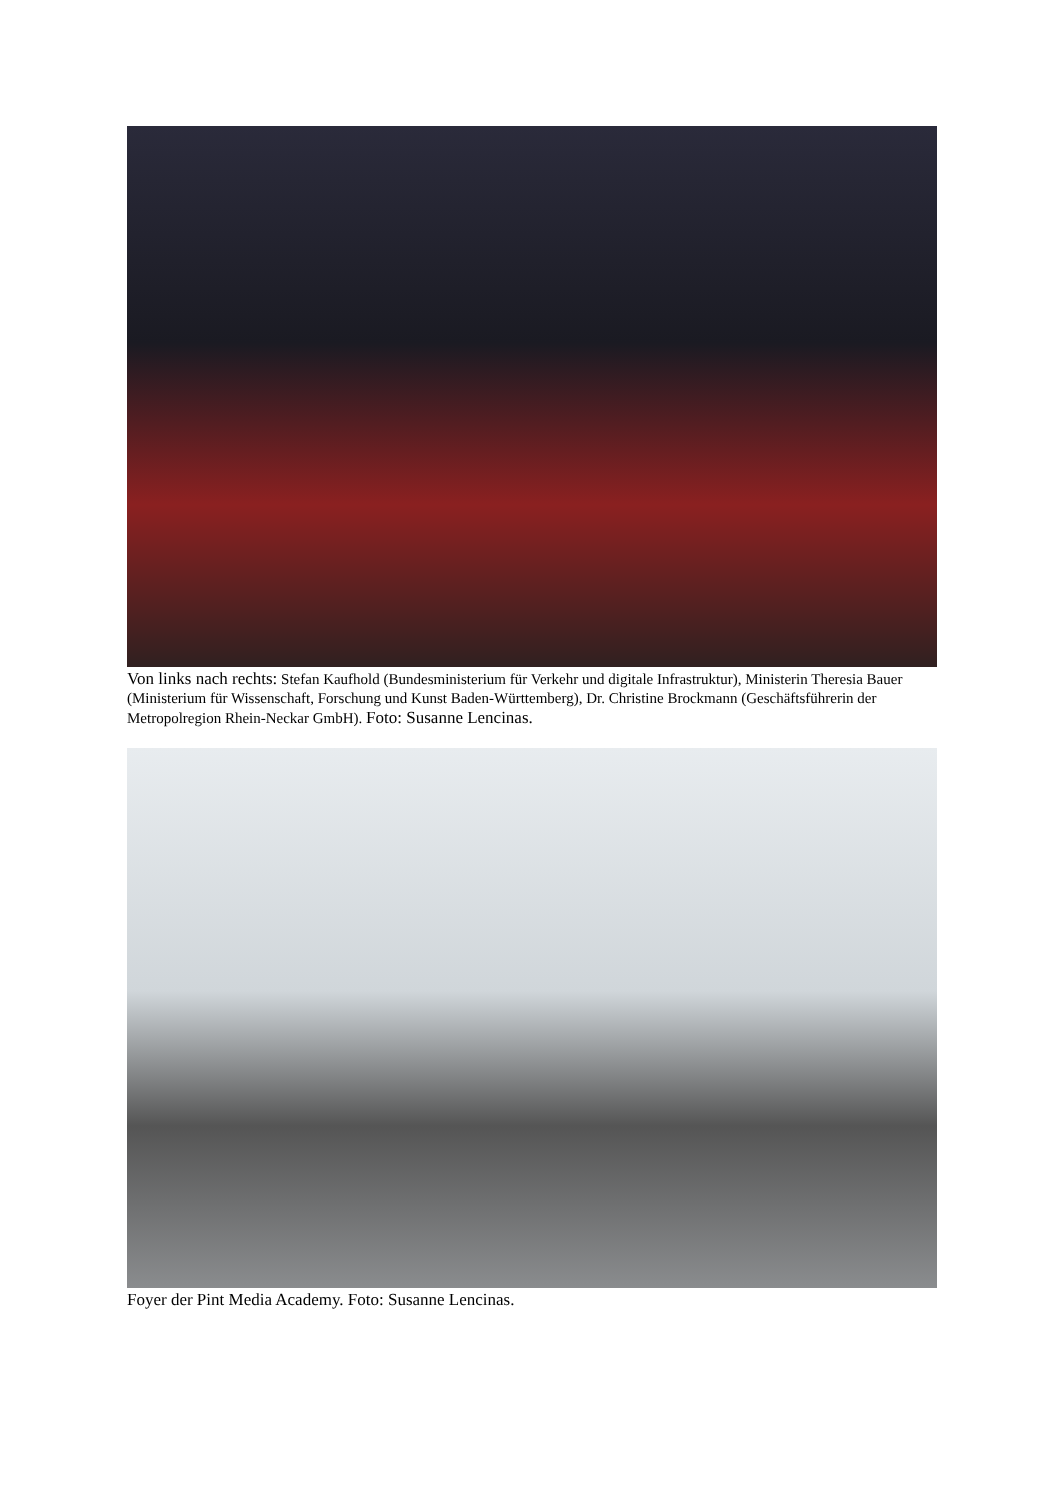Von links nach rechts: Stefan Kaufhold (Bundesministerium für Verkehr und digitale Infrastruktur), Ministerin Theresia Bauer (Ministerium für Wissenschaft, Forschung und Kunst Baden-Württemberg), Dr. Christine Brockmann (Geschäftsführerin der Metropolregion Rhein-Neckar GmbH). Foto: Susanne Lencinas.
Foyer der Pint Media Academy. Foto: Susanne Lencinas.